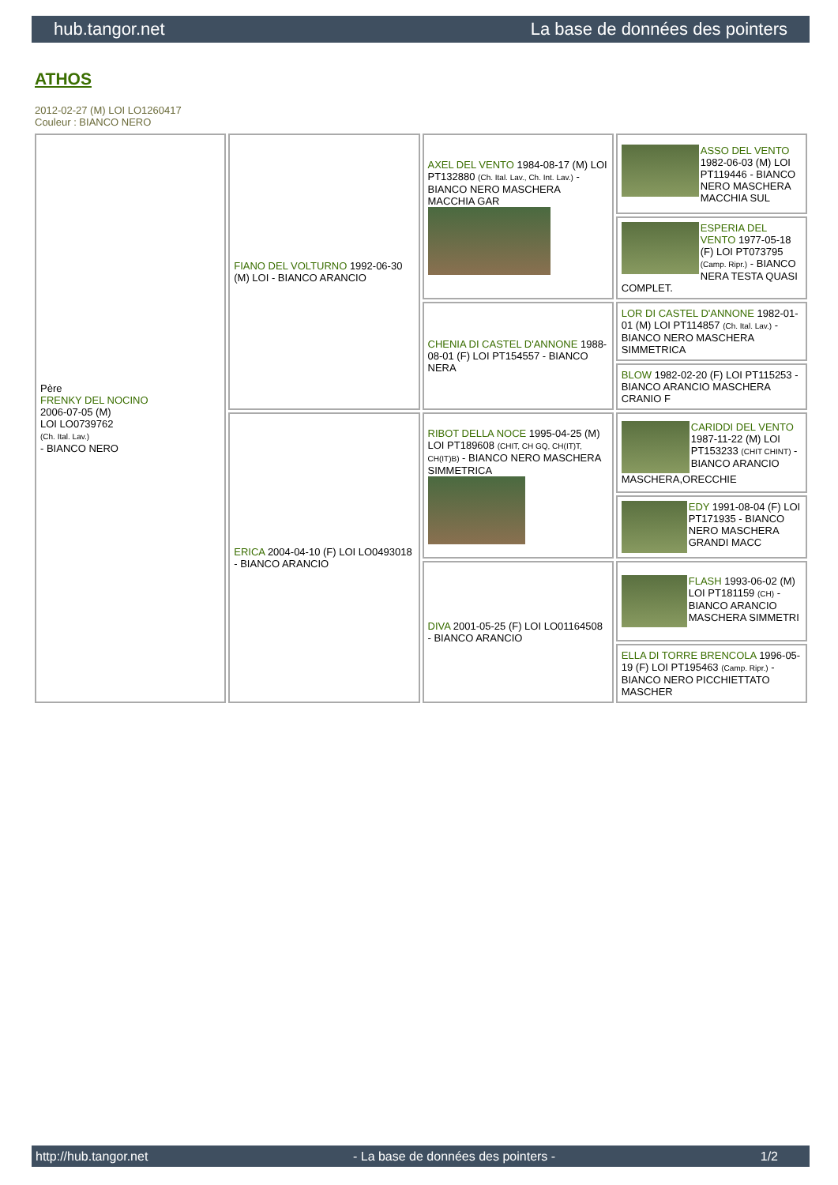hub.tangor.net La base de données des pointers
ATHOS
2012-02-27 (M) LOI LO1260417
Couleur : BIANCO NERO
| Père FRENKY DEL NOCINO 2006-07-05 (M) LOI LO0739762 (Ch. Ital. Lav.) - BIANCO NERO | FIANO DEL VOLTURNO 1992-06-30 (M) LOI - BIANCO ARANCIO | AXEL DEL VENTO 1984-08-17 (M) LOI PT132880 (Ch. Ital. Lav., Ch. Int. Lav.) - BIANCO NERO MASCHERA MACCHIA GAR | ASSO DEL VENTO 1982-06-03 (M) LOI PT119446 - BIANCO NERO MASCHERA MACCHIA SUL |
| | | | ESPERIA DEL VENTO 1977-05-18 (F) LOI PT073795 (Camp. Ripr.) - BIANCO NERA TESTA QUASI COMPLET. |
| | | CHENIA DI CASTEL D'ANNONE 1988-08-01 (F) LOI PT154557 - BIANCO NERA | LOR DI CASTEL D'ANNONE 1982-01-01 (M) LOI PT114857 (Ch. Ital. Lav.) - BIANCO NERO MASCHERA SIMMETRICA |
| | | | BLOW 1982-02-20 (F) LOI PT115253 - BIANCO ARANCIO MASCHERA CRANIO F |
| | ERICA 2004-04-10 (F) LOI LO0493018 - BIANCO ARANCIO | RIBOT DELLA NOCE 1995-04-25 (M) LOI PT189608 (CHIT, CH GQ, CH(IT)T, CH(IT)B) - BIANCO NERO MASCHERA SIMMETRICA | CARIDDI DEL VENTO 1987-11-22 (M) LOI PT153233 (CHIT CHINT) - BIANCO ARANCIO MASCHERA,ORECCHIE |
| | | | EDY 1991-08-04 (F) LOI PT171935 - BIANCO NERO MASCHERA GRANDI MACC |
| | | DIVA 2001-05-25 (F) LOI LO01164508 - BIANCO ARANCIO | FLASH 1993-06-02 (M) LOI PT181159 (CH) - BIANCO ARANCIO MASCHERA SIMMETRI |
| | | | ELLA DI TORRE BRENCOLA 1996-05-19 (F) LOI PT195463 (Camp. Ripr.) - BIANCO NERO PICCHIETTATO MASCHER |
http://hub.tangor.net - La base de données des pointers - 1/2